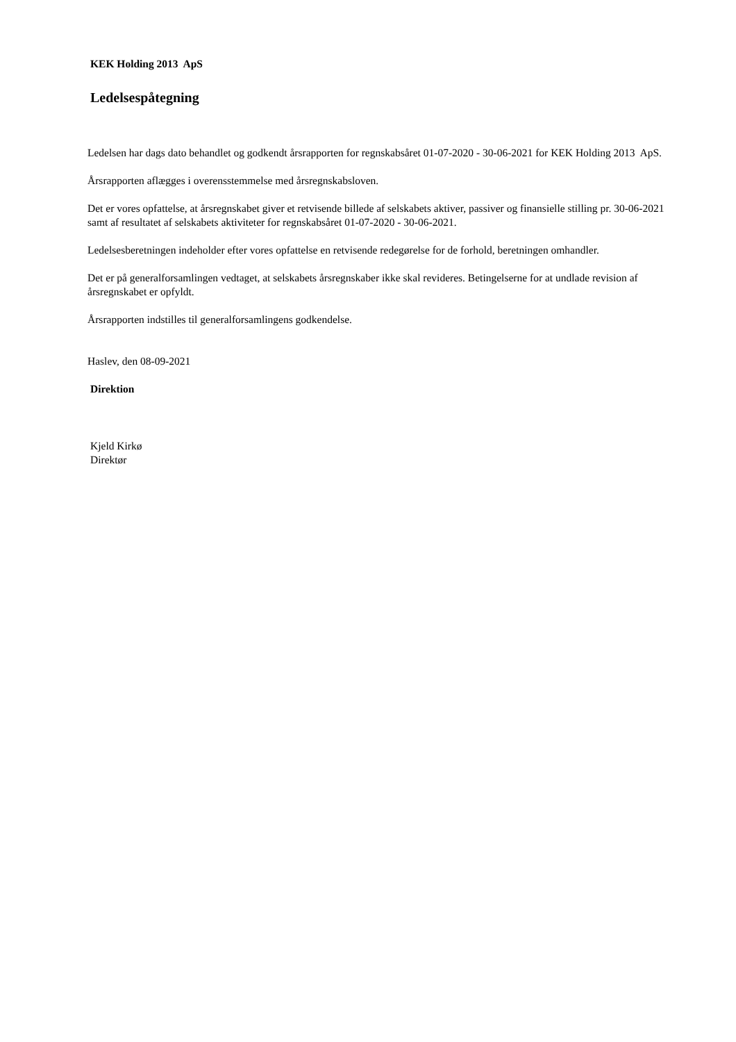KEK Holding 2013 ApS
Ledelsespåtegning
Ledelsen har dags dato behandlet og godkendt årsrapporten for regnskabsåret 01-07-2020 - 30-06-2021 for KEK Holding 2013 ApS.
Årsrapporten aflægges i overensstemmelse med årsregnskabsloven.
Det er vores opfattelse, at årsregnskabet giver et retvisende billede af selskabets aktiver, passiver og finansielle stilling pr. 30-06-2021 samt af resultatet af selskabets aktiviteter for regnskabsåret 01-07-2020 - 30-06-2021.
Ledelsesberetningen indeholder efter vores opfattelse en retvisende redegørelse for de forhold, beretningen omhandler.
Det er på generalforsamlingen vedtaget, at selskabets årsregnskaber ikke skal revideres. Betingelserne for at undlade revision af årsregnskabet er opfyldt.
Årsrapporten indstilles til generalforsamlingens godkendelse.
Haslev, den 08-09-2021
Direktion
Kjeld Kirkø
Direktør